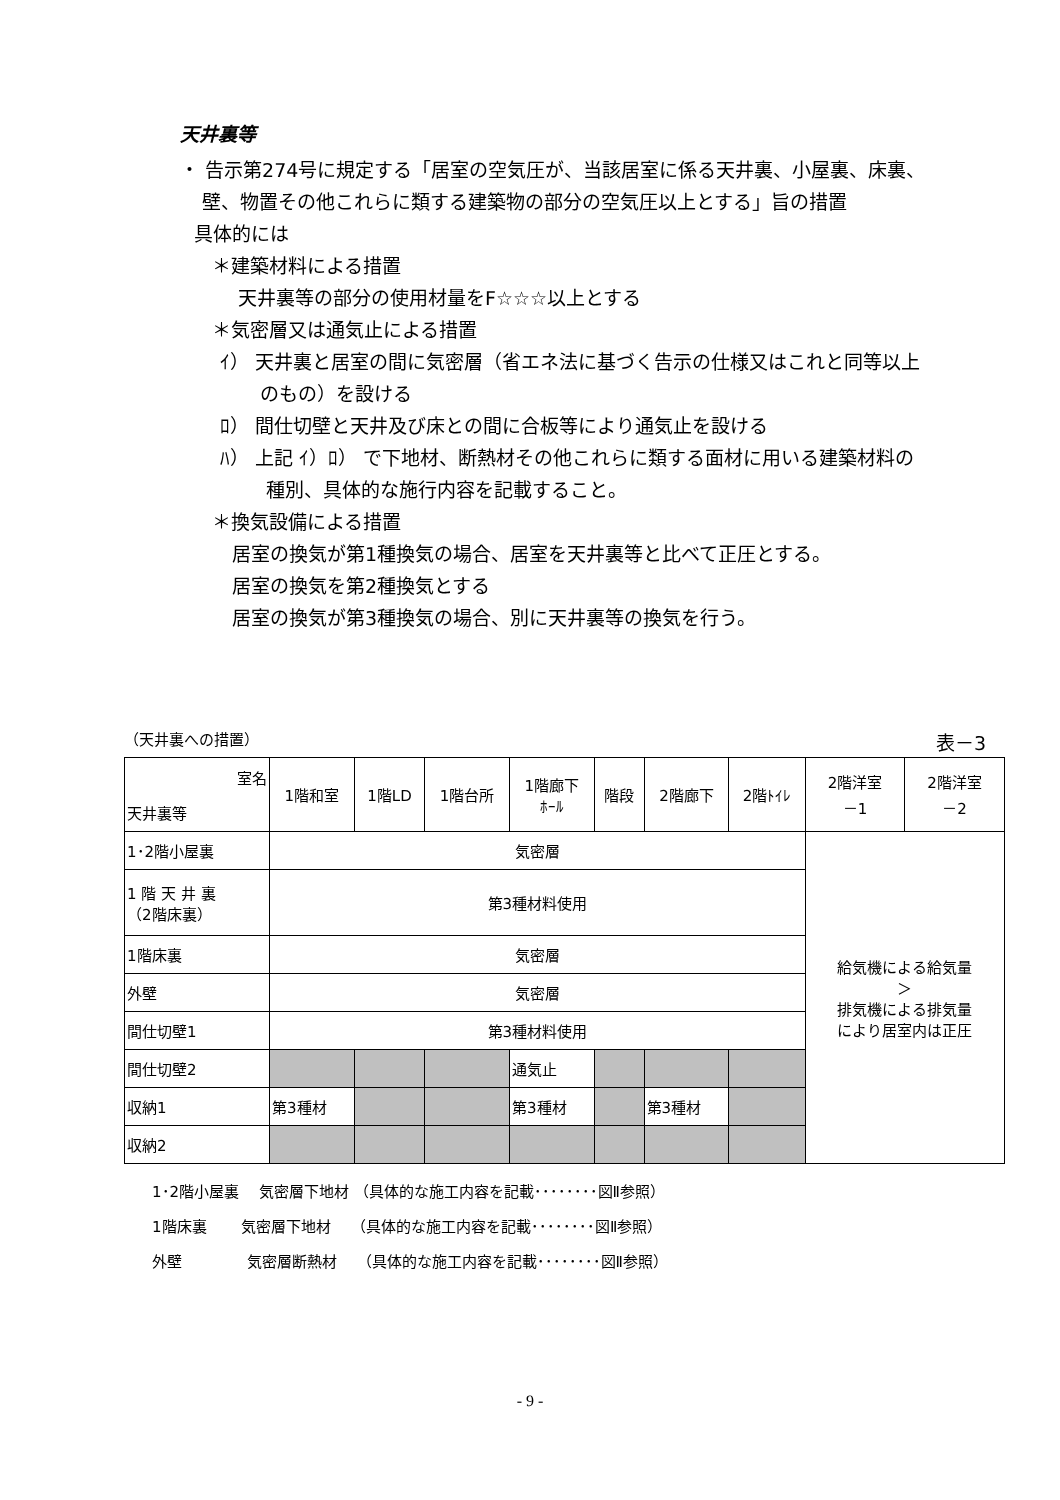天井裏等
・ 告示第274号に規定する「居室の空気圧が、当該居室に係る天井裏、小屋裏、床裏、
壁、物置その他これらに類する建築物の部分の空気圧以上とする」旨の措置
具体的には
＊建築材料による措置
天井裏等の部分の使用材量をF☆☆☆以上とする
＊気密層又は通気止による措置
ｲ） 天井裏と居室の間に気密層（省エネ法に基づく告示の仕様又はこれと同等以上
のもの）を設ける
ﾛ） 間仕切壁と天井及び床との間に合板等により通気止を設ける
ﾊ） 上記 ｲ）ﾛ） で下地材、断熱材その他これらに類する面材に用いる建築材料の
種別、具体的な施行内容を記載すること。
＊換気設備による措置
居室の換気が第1種換気の場合、居室を天井裏等と比べて正圧とする。
居室の換気を第2種換気とする
居室の換気が第3種換気の場合、別に天井裏等の換気を行う。
（天井裏への措置） 表－3
| 室名 天井裏等 | 1階和室 | 1階LD | 1階台所 | 1階廊下 ﾎｰﾙ | 階段 | 2階廊下 | 2階ﾄｲﾚ | 2階洋室 －1 | 2階洋室 －2 |
| --- | --- | --- | --- | --- | --- | --- | --- | --- | --- |
| 1･2階小屋裏 | 気密層 | | | | | | | 給気機による給気量 ＞ 排気機による排気量 により居室内は正圧 | |
| 1 階 天 井 裏 （2階床裏） | 第3種材料使用 | | | | | | | | |
| 1階床裏 | 気密層 | | | | | | | | |
| 外壁 | 気密層 | | | | | | | | |
| 間仕切壁1 | 第3種材料使用 | | | | | | | | |
| 間仕切壁2 | | | | 通気止 | | | | | |
| 収納1 | 第3種材 | | | 第3種材 | | 第3種材 | | | |
| 収納2 | | | | | | | | | |
1･2階小屋裏　 気密層下地材 （具体的な施工内容を記載････････図Ⅱ参照）
1階床裏　　 気密層下地材　 （具体的な施工内容を記載････････図Ⅱ参照）
外壁　　　　 気密層断熱材　 （具体的な施工内容を記載････････図Ⅱ参照）
- 9 -